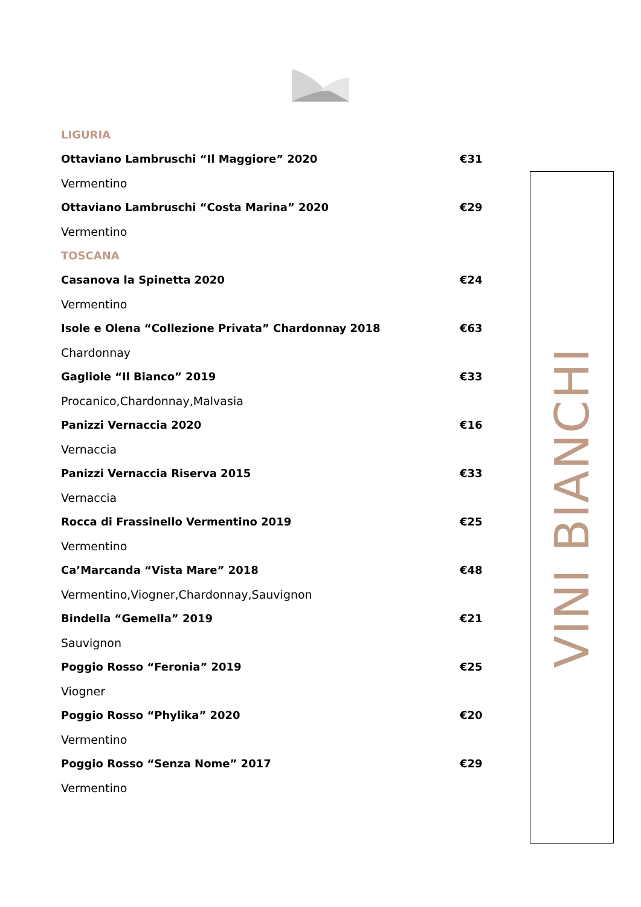LIGURIA
Ottaviano Lambruschi “Il Maggiore” 2020 €31
Vermentino
Ottaviano Lambruschi “Costa Marina” 2020 €29
Vermentino
TOSCANA
Casanova la Spinetta 2020 €24
Vermentino
Isole e Olena “Collezione Privata” Chardonnay 2018 €63
Chardonnay
Gagliole “Il Bianco” 2019 €33
Procanico,Chardonnay,Malvasia
Panizzi Vernaccia 2020 €16
Vernaccia
Panizzi Vernaccia Riserva 2015 €33
Vernaccia
Rocca di Frassinello Vermentino 2019 €25
Vermentino
Ca’Marcanda “Vista Mare” 2018 €48
Vermentino,Viogner,Chardonnay,Sauvignon
Bindella “Gemella” 2019 €21
Sauvignon
Poggio Rosso “Feronia” 2019 €25
Viogner
Poggio Rosso “Phylika” 2020 €20
Vermentino
Poggio Rosso “Senza Nome” 2017 €29
Vermentino
VINI BIANCHI